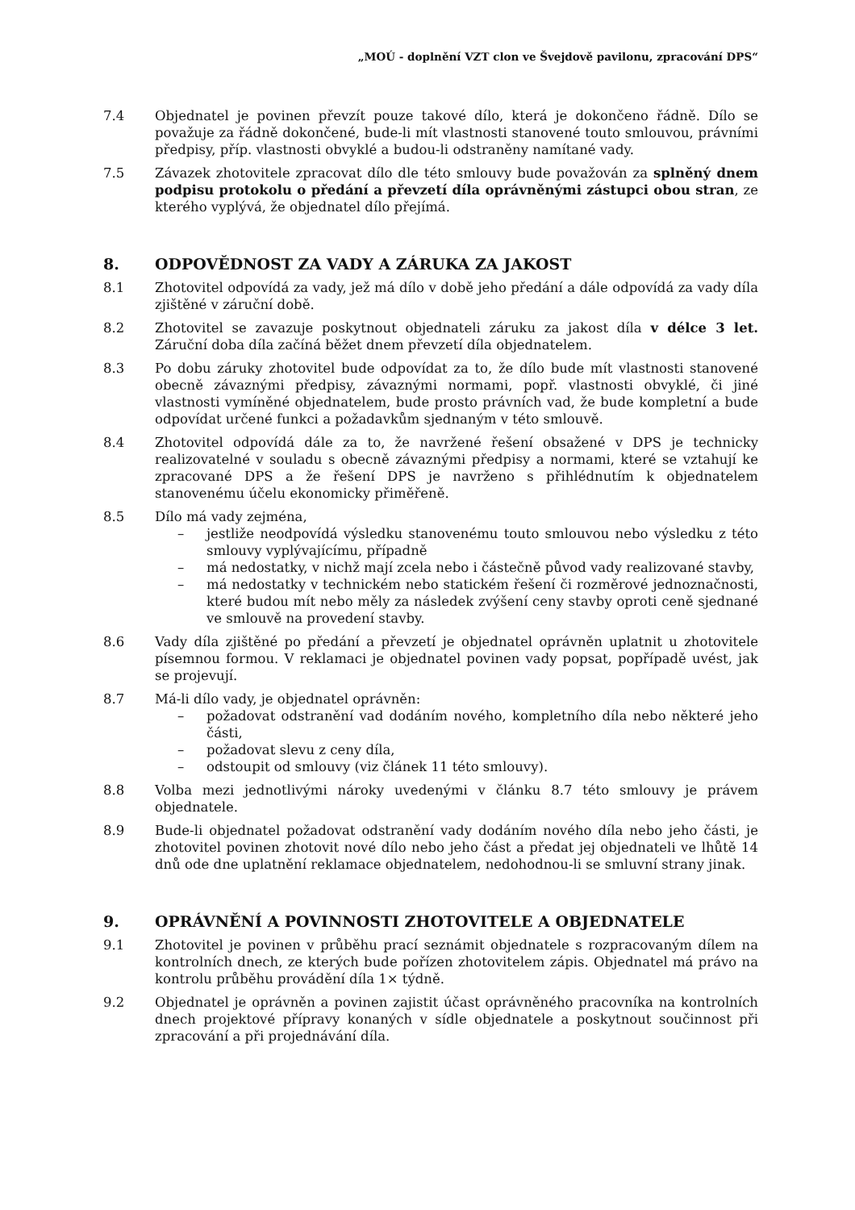„MOÚ - doplnění VZT clon ve Švejdově pavilonu, zpracování DPS“
7.4 Objednatel je povinen převzít pouze takové dílo, která je dokončeno řádně. Dílo se považuje za řádně dokončené, bude-li mít vlastnosti stanovené touto smlouvou, právními předpisy, příp. vlastnosti obvyklé a budou-li odstraněny namítané vady.
7.5 Závazek zhotovitele zpracovat dílo dle této smlouvy bude považován za splněný dnem podpisu protokolu o předání a převzetí díla oprávněnými zástupci obou stran, ze kterého vyplývá, že objednatel dílo přejímá.
8. ODPOVĚDNOST ZA VADY A ZÁRUKA ZA JAKOST
8.1 Zhotovitel odpovídá za vady, jež má dílo v době jeho předání a dále odpovídá za vady díla zjištěné v záruční době.
8.2 Zhotovitel se zavazuje poskytnout objednateli záruku za jakost díla v délce 3 let. Záruční doba díla začíná běžet dnem převzetí díla objednatelem.
8.3 Po dobu záruky zhotovitel bude odpovídat za to, že dílo bude mít vlastnosti stanovené obecně závaznými předpisy, závaznými normami, popř. vlastnosti obvyklé, či jiné vlastnosti vymíněné objednatelem, bude prosto právních vad, že bude kompletní a bude odpovídat určené funkci a požadavkům sjednaným v této smlouvě.
8.4 Zhotovitel odpovídá dále za to, že navržené řešení obsažené v DPS je technicky realizovatelné v souladu s obecně závaznými předpisy a normami, které se vztahují ke zpracované DPS a že řešení DPS je navrženo s přihlédnutím k objednatelem stanovenému účelu ekonomicky přiměřeně.
8.5 Dílo má vady zejména,
– jestliže neodpovídá výsledku stanovenému touto smlouvou nebo výsledku z této smlouvy vyplývajícímu, případně
– má nedostatky, v nichž mají zcela nebo i částečně původ vady realizované stavby,
– má nedostatky v technickém nebo statickém řešení či rozměrové jednoznačnosti, které budou mít nebo měly za následek zvýšení ceny stavby oproti ceně sjednané ve smlouvě na provedení stavby.
8.6 Vady díla zjištěné po předání a převzetí je objednatel oprávněn uplatnit u zhotovitele písemnou formou. V reklamaci je objednatel povinen vady popsat, popřípadě uvést, jak se projevují.
8.7 Má-li dílo vady, je objednatel oprávněn:
– požadovat odstranění vad dodáním nového, kompletního díla nebo některé jeho části,
– požadovat slevu z ceny díla,
– odstoupit od smlouvy (viz článek 11 této smlouvy).
8.8 Volba mezi jednotlivými nároky uvedenými v článku 8.7 této smlouvy je právem objednatele.
8.9 Bude-li objednatel požadovat odstranění vady dodáním nového díla nebo jeho části, je zhotovitel povinen zhotovit nové dílo nebo jeho část a předat jej objednateli ve lhůtě 14 dnů ode dne uplatnění reklamace objednatelem, nedohodnou-li se smluvní strany jinak.
9. OPRÁVNĚNÍ A POVINNOSTI ZHOTOVITELE A OBJEDNATELE
9.1 Zhotovitel je povinen v průběhu prací seznámit objednatele s rozpracovaným dílem na kontrolních dnech, ze kterých bude pořízen zhotovitelem zápis. Objednatel má právo na kontrolu průběhu provádění díla 1× týdně.
9.2 Objednatel je oprávněn a povinen zajistit účast oprávněného pracovníka na kontrolních dnech projektové přípravy konaných v sídle objednatele a poskytnout součinnost při zpracování a při projednávání díla.